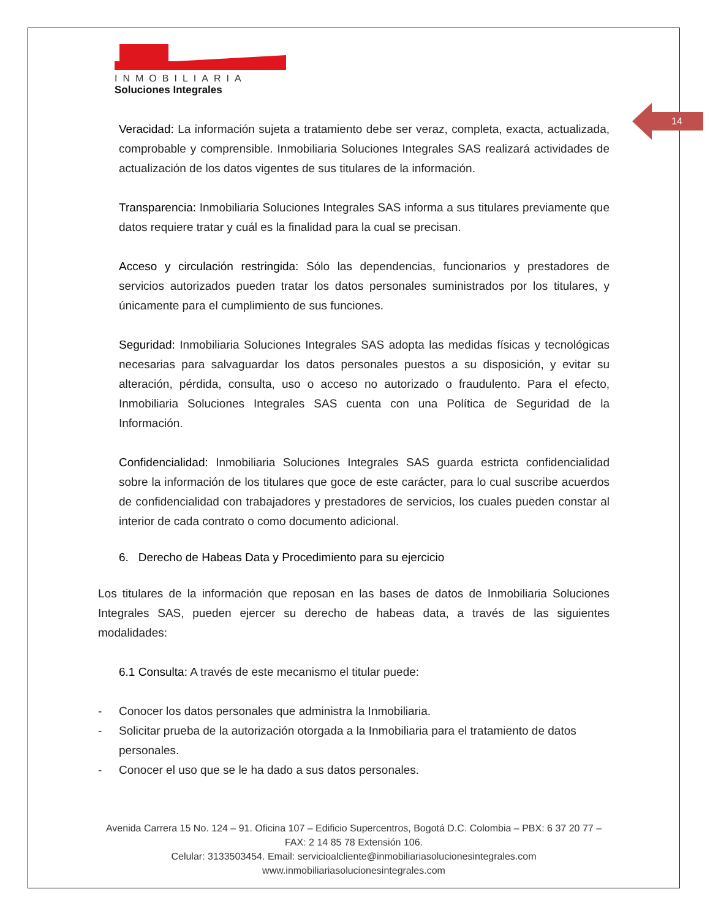14
INMOBILIARIA
Soluciones Integrales
Veracidad: La información sujeta a tratamiento debe ser veraz, completa, exacta, actualizada, comprobable y comprensible. Inmobiliaria Soluciones Integrales SAS realizará actividades de actualización de los datos vigentes de sus titulares de la información.
Transparencia: Inmobiliaria Soluciones Integrales SAS informa a sus titulares previamente que datos requiere tratar y cuál es la finalidad para la cual se precisan.
Acceso y circulación restringida: Sólo las dependencias, funcionarios y prestadores de servicios autorizados pueden tratar los datos personales suministrados por los titulares, y únicamente para el cumplimiento de sus funciones.
Seguridad: Inmobiliaria Soluciones Integrales SAS adopta las medidas físicas y tecnológicas necesarias para salvaguardar los datos personales puestos a su disposición, y evitar su alteración, pérdida, consulta, uso o acceso no autorizado o fraudulento. Para el efecto, Inmobiliaria Soluciones Integrales SAS cuenta con una Política de Seguridad de la Información.
Confidencialidad: Inmobiliaria Soluciones Integrales SAS guarda estricta confidencialidad sobre la información de los titulares que goce de este carácter, para lo cual suscribe acuerdos de confidencialidad con trabajadores y prestadores de servicios, los cuales pueden constar al interior de cada contrato o como documento adicional.
6. Derecho de Habeas Data y Procedimiento para su ejercicio
Los titulares de la información que reposan en las bases de datos de Inmobiliaria Soluciones Integrales SAS, pueden ejercer su derecho de habeas data, a través de las siguientes modalidades:
6.1 Consulta: A través de este mecanismo el titular puede:
- Conocer los datos personales que administra la Inmobiliaria.
- Solicitar prueba de la autorización otorgada a la Inmobiliaria para el tratamiento de datos personales.
- Conocer el uso que se le ha dado a sus datos personales.
Avenida Carrera 15 No. 124 – 91. Oficina 107 – Edificio Supercentros, Bogotá D.C. Colombia – PBX: 6 37 20 77 – FAX: 2 14 85 78 Extensión 106.
Celular: 3133503454. Email: servicioalcliente@inmobiliariasolucionesintegrales.com
www.inmobiliariasolucionesintegrales.com